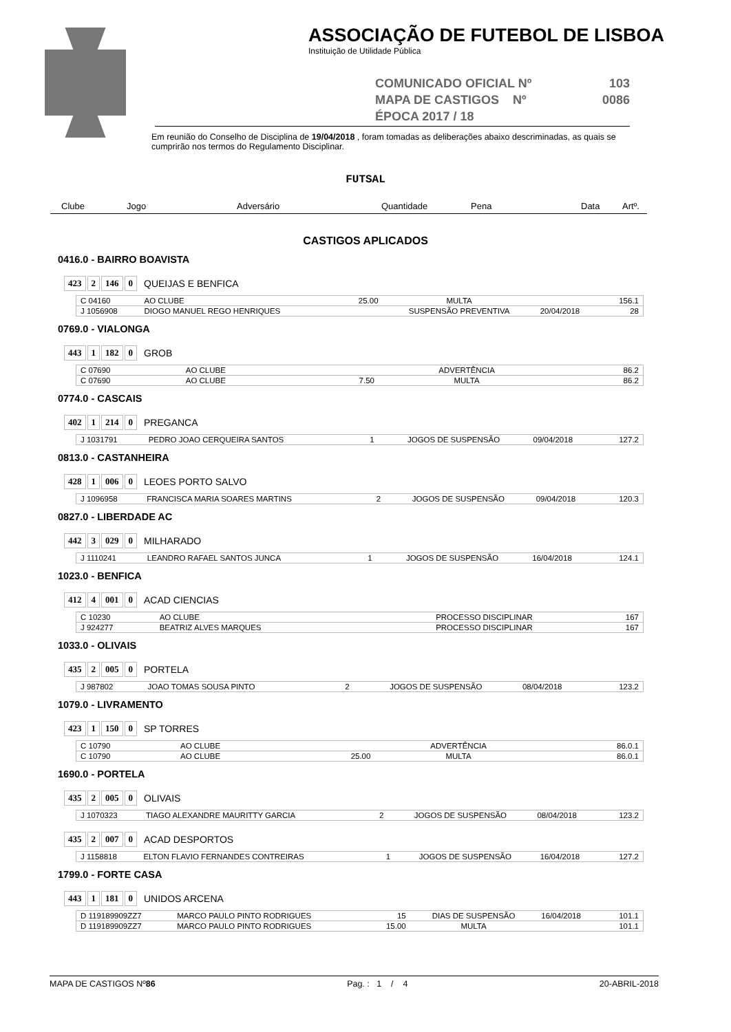ASSOCIAÇÃO DE FUTEBOL DE LISBOA
Instituição de Utilidade Pública
COMUNICADO OFICIAL Nº 103
MAPA DE CASTIGOS Nº 0086
ÉPOCA 2017 / 18
Em reunião do Conselho de Disciplina de 19/04/2018 , foram tomadas as deliberações abaixo descriminadas, as quais se cumprirão nos termos do Regulamento Disciplinar.
FUTSAL
Clube Jogo Adversário Quantidade Pena Data Artº.
CASTIGOS APLICADOS
0416.0 - BAIRRO BOAVISTA
423 2 146 0 QUEIJAS E BENFICA
| C 04160 | AO CLUBE | 25.00 | MULTA | | 156.1 |
| J 1056908 | DIOGO MANUEL REGO HENRIQUES | | SUSPENSÃO PREVENTIVA | 20/04/2018 | 28 |
0769.0 - VIALONGA
443 1 182 0 GROB
| C 07690 | AO CLUBE | | ADVERTÊNCIA | | 86.2 |
| C 07690 | AO CLUBE | 7.50 | MULTA | | 86.2 |
0774.0 - CASCAIS
402 1 214 0 PREGANCA
| J 1031791 | PEDRO JOAO CERQUEIRA SANTOS | 1 | JOGOS DE SUSPENSÃO | 09/04/2018 | 127.2 |
0813.0 - CASTANHEIRA
428 1 006 0 LEOES PORTO SALVO
| J 1096958 | FRANCISCA MARIA SOARES MARTINS | 2 | JOGOS DE SUSPENSÃO | 09/04/2018 | 120.3 |
0827.0 - LIBERDADE AC
442 3 029 0 MILHARADO
| J 1110241 | LEANDRO RAFAEL SANTOS JUNCA | 1 | JOGOS DE SUSPENSÃO | 16/04/2018 | 124.1 |
1023.0 - BENFICA
412 4 001 0 ACAD CIENCIAS
| C 10230 | AO CLUBE | | PROCESSO DISCIPLINAR | | 167 |
| J 924277 | BEATRIZ ALVES MARQUES | | PROCESSO DISCIPLINAR | | 167 |
1033.0 - OLIVAIS
435 2 005 0 PORTELA
| J 987802 | JOAO TOMAS SOUSA PINTO | 2 | JOGOS DE SUSPENSÃO | 08/04/2018 | 123.2 |
1079.0 - LIVRAMENTO
423 1 150 0 SP TORRES
| C 10790 | AO CLUBE | | ADVERTÊNCIA | | 86.0.1 |
| C 10790 | AO CLUBE | 25.00 | MULTA | | 86.0.1 |
1690.0 - PORTELA
435 2 005 0 OLIVAIS
| J 1070323 | TIAGO ALEXANDRE MAURITTY GARCIA | 2 | JOGOS DE SUSPENSÃO | 08/04/2018 | 123.2 |
435 2 007 0 ACAD DESPORTOS
| J 1158818 | ELTON FLAVIO FERNANDES CONTREIRAS | 1 | JOGOS DE SUSPENSÃO | 16/04/2018 | 127.2 |
1799.0 - FORTE CASA
443 1 181 0 UNIDOS ARCENA
| D 119189909ZZ7 | MARCO PAULO PINTO RODRIGUES | 15 | DIAS DE SUSPENSÃO | 16/04/2018 | 101.1 |
| D 119189909ZZ7 | MARCO PAULO PINTO RODRIGUES | 15.00 | MULTA | | 101.1 |
MAPA DE CASTIGOS Nº86 Pag. : 1 / 4 20-ABRIL-2018